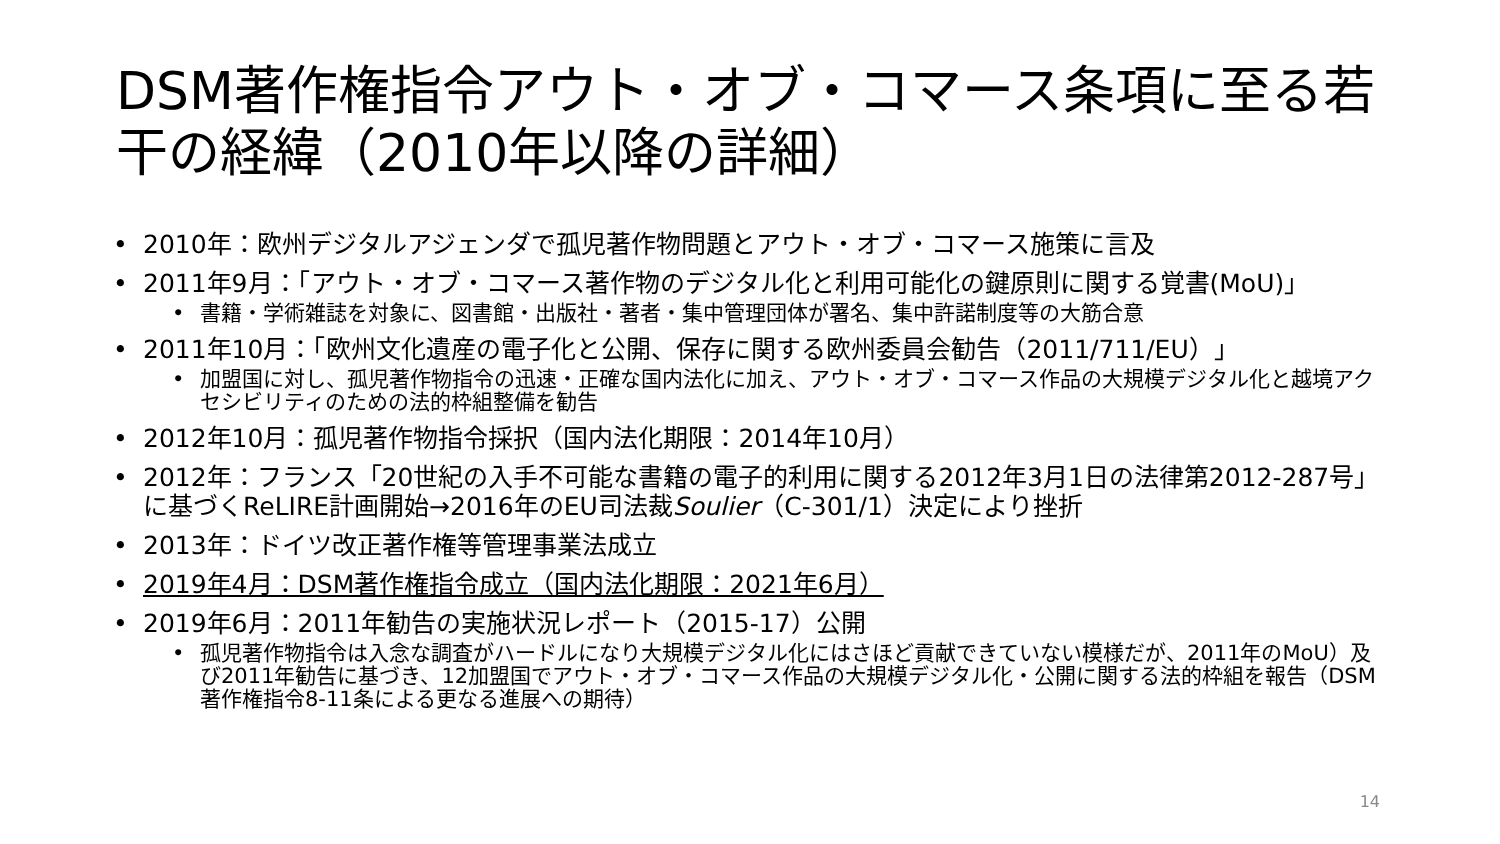DSM著作権指令アウト・オブ・コマース条項に至る若干の経緯（2010年以降の詳細）
• 2010年：欧州デジタルアジェンダで孤児著作物問題とアウト・オブ・コマース施策に言及
• 2011年9月：「アウト・オブ・コマース著作物のデジタル化と利用可能化の鍵原則に関する覚書(MoU)」
• 書籍・学術雑誌を対象に、図書館・出版社・著者・集中管理団体が署名、集中許諾制度等の大筋合意
• 2011年10月：「欧州文化遺産の電子化と公開、保存に関する欧州委員会勧告（2011/711/EU）」
• 加盟国に対し、孤児著作物指令の迅速・正確な国内法化に加え、アウト・オブ・コマース作品の大規模デジタル化と越境アクセシビリティのための法的枠組整備を勧告
• 2012年10月：孤児著作物指令採択（国内法化期限：2014年10月）
• 2012年：フランス「20世紀の入手不可能な書籍の電子的利用に関する2012年3月1日の法律第2012-287号」に基づくReLIRE計画開始→2016年のEU司法裁Soulier（C-301/1）決定により挫折
• 2013年：ドイツ改正著作権等管理事業法成立
• 2019年4月：DSM著作権指令成立（国内法化期限：2021年6月）
• 2019年6月：2011年勧告の実施状況レポート（2015-17）公開
• 孤児著作物指令は入念な調査がハードルになり大規模デジタル化にはさほど貢献できていない模様だが、2011年のMoU）及び2011年勧告に基づき、12加盟国でアウト・オブ・コマース作品の大規模デジタル化・公開に関する法的枠組を報告（DSM著作権指令8-11条による更なる進展への期待）
14